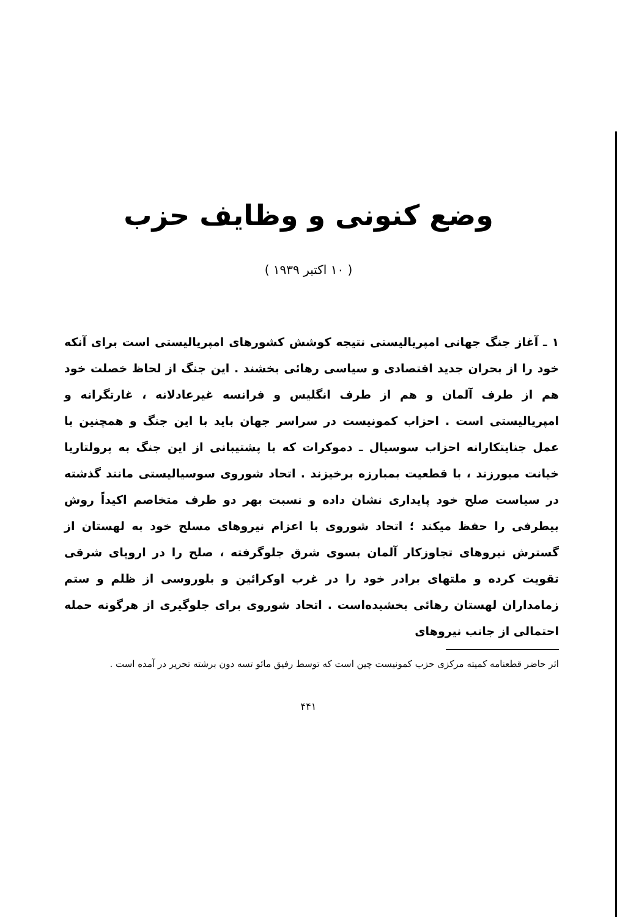وضع کنونی و وظایف حزب
( ۱۰ اکتبر ۱۹۳۹ )
۱ ـ آغاز جنگ جهانی امپریالیستی نتیجه کوشش کشورهای امپریالیستی است برای آنکه خود را از بحران جدید اقتصادی و سیاسی رهائی بخشند . این جنگ از لحاظ خصلت خود هم از طرف آلمان و هم از طرف انگلیس و فرانسه غیرعادلانه ، غارتگرانه و امپریالیستی است . احزاب کمونیست در سراسر جهان باید با این جنگ و همچنین با عمل جنایتکارانه احزاب سوسیال ـ دموکرات که با پشتیبانی از این جنگ به پرولتاریا خیانت میورزند ، با قطعیت بمبارزه برخیزند . اتحاد شوروی سوسیالیستی مانند گذشته در سیاست صلح خود پایداری نشان داده و نسبت بهر دو طرف متخاصم اکیداً روش بیطرفی را حفظ میکند ؛ اتحاد شوروی با اعزام نیروهای مسلح خود به لهستان از گسترش نیروهای تجاوزکار آلمان بسوی شرق جلوگرفته ، صلح را در اروپای شرقی تقویت کرده و ملتهای برادر خود را در غرب اوکرائین و بلوروسی از ظلم و ستم زمامداران لهستان رهائی بخشیده‌است . اتحاد شوروی برای جلوگیری از هرگونه حمله احتمالی از جانب نیروهای
اثر حاضر قطعنامه کمیته مرکزی حزب کمونیست چین است که توسط رفیق مائو تسه دون برشته تحریر در آمده است .
۴۴۱